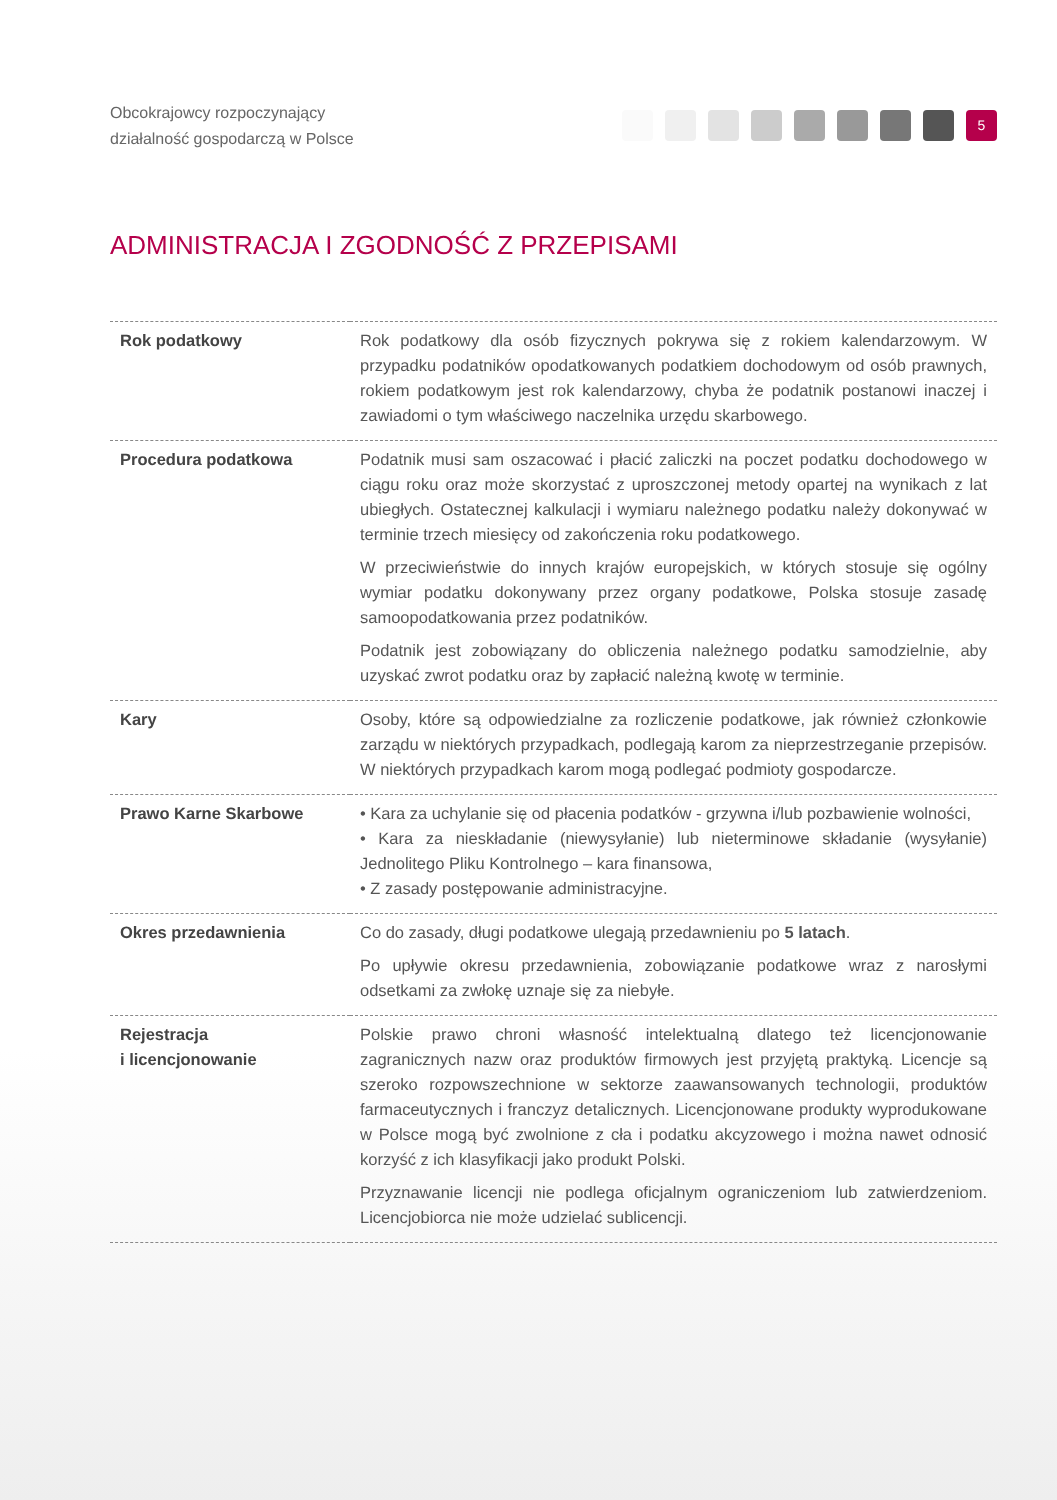Obcokrajowcy rozpoczynający
działalność gospodarczą w Polsce
5
ADMINISTRACJA I ZGODNOŚĆ Z PRZEPISAMI
| Rok podatkowy | Rok podatkowy dla osób fizycznych pokrywa się z rokiem kalendarzowym. W przypadku podatników opodatkowanych podatkiem dochodowym od osób prawnych, rokiem podatkowym jest rok kalendarzowy, chyba że podatnik postanowi inaczej i zawiadomi o tym właściwego naczelnika urzędu skarbowego. |
| Procedura podatkowa | Podatnik musi sam oszacować i płacić zaliczki na poczet podatku dochodowego w ciągu roku oraz może skorzystać z uproszczonej metody opartej na wynikach z lat ubiegłych. Ostatecznej kalkulacji i wymiaru należnego podatku należy dokonywać w terminie trzech miesięcy od zakończenia roku podatkowego. W przeciwieństwie do innych krajów europejskich, w których stosuje się ogólny wymiar podatku dokonywany przez organy podatkowe, Polska stosuje zasadę samoopodatkowania przez podatników. Podatnik jest zobowiązany do obliczenia należnego podatku samodzielnie, aby uzyskać zwrot podatku oraz by zapłacić należną kwotę w terminie. |
| Kary | Osoby, które są odpowiedzialne za rozliczenie podatkowe, jak również członkowie zarządu w niektórych przypadkach, podlegają karom za nieprzestrzeganie przepisów. W niektórych przypadkach karom mogą podlegać podmioty gospodarcze. |
| Prawo Karne Skarbowe | • Kara za uchylanie się od płacenia podatków - grzywna i/lub pozbawienie wolności, • Kara za nieskładanie (niewysyłanie) lub nieterminowe składanie (wysyłanie) Jednolitego Pliku Kontrolnego – kara finansowa, • Z zasady postępowanie administracyjne. |
| Okres przedawnienia | Co do zasady, długi podatkowe ulegają przedawnieniu po 5 latach . Po upływie okresu przedawnienia, zobowiązanie podatkowe wraz z narosłymi odsetkami za zwłokę uznaje się za niebyłe. |
| Rejestracja i licencjonowanie | Polskie prawo chroni własność intelektualną dlatego też licencjonowanie zagranicznych nazw oraz produktów firmowych jest przyjętą praktyką. Licencje są szeroko rozpowszechnione w sektorze zaawansowanych technologii, produktów farmaceutycznych i franczyz detalicznych. Licencjonowane produkty wyprodukowane w Polsce mogą być zwolnione z cła i podatku akcyzowego i można nawet odnosić korzyść z ich klasyfikacji jako produkt Polski. Przyznawanie licencji nie podlega oficjalnym ograniczeniom lub zatwierdzeniom. Licencjobiorca nie może udzielać sublicencji. |